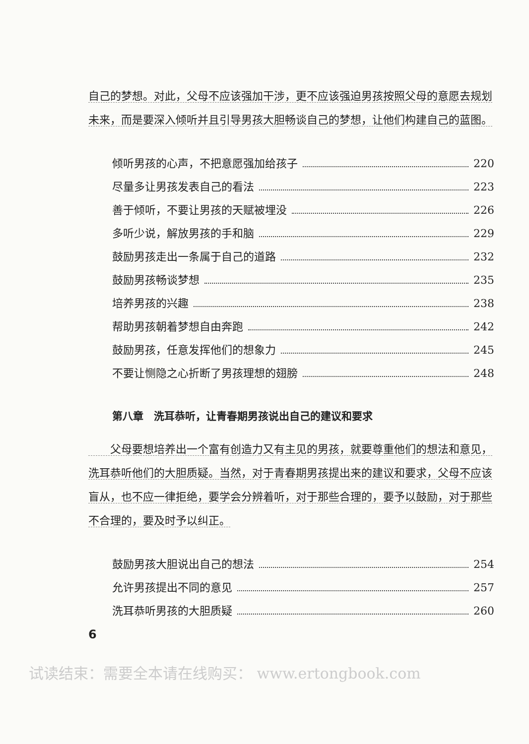自己的梦想。对此，父母不应该强加干涉，更不应该强迫男孩按照父母的意愿去规划未来，而是要深入倾听并且引导男孩大胆畅谈自己的梦想，让他们构建自己的蓝图。
倾听男孩的心声，不把意愿强加给孩子 220
尽量多让男孩发表自己的看法 223
善于倾听，不要让男孩的天赋被埋没 226
多听少说，解放男孩的手和脑 229
鼓励男孩走出一条属于自己的道路 232
鼓励男孩畅谈梦想 235
培养男孩的兴趣 238
帮助男孩朝着梦想自由奔跑 242
鼓励男孩，任意发挥他们的想象力 245
不要让恻隐之心折断了男孩理想的翅膀 248
第八章　洗耳恭听，让青春期男孩说出自己的建议和要求
　　父母要想培养出一个富有创造力又有主见的男孩，就要尊重他们的想法和意见，洗耳恭听他们的大胆质疑。当然，对于青春期男孩提出来的建议和要求，父母不应该盲从，也不应一律拒绝，要学会分辨着听，对于那些合理的，要予以鼓励，对于那些不合理的，要及时予以纠正。
鼓励男孩大胆说出自己的想法 254
允许男孩提出不同的意见 257
洗耳恭听男孩的大胆质疑 260
6
试读结束：需要全本请在线购买： www.ertongbook.com